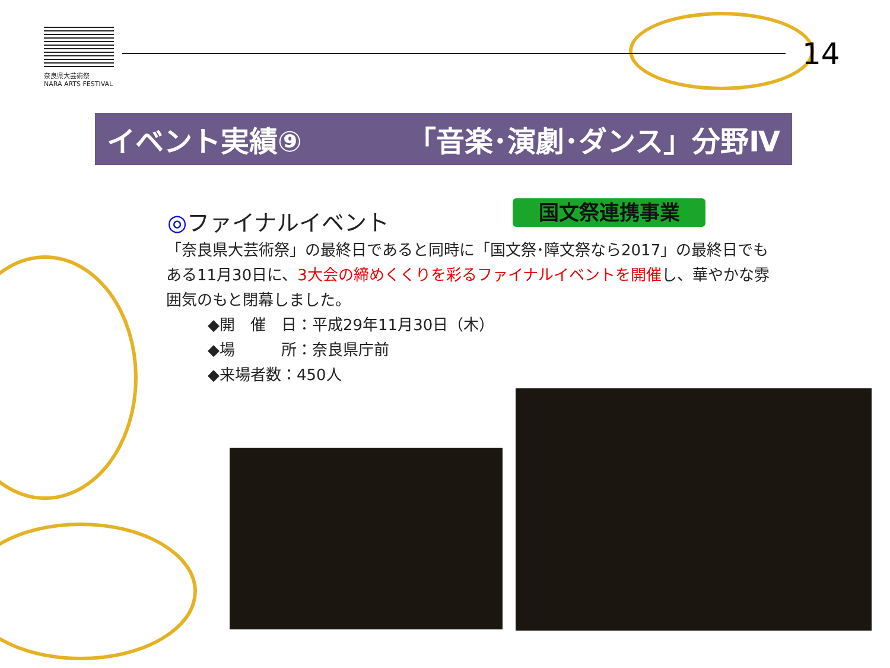奈良県大芸術祭
NARA ARTS FESTIVAL
14
イベント実績⑨ 「音楽･演劇･ダンス」分野Ⅳ
国文祭連携事業
◎ファイナルイベント
「奈良県大芸術祭」の最終日であると同時に「国文祭･障文祭なら2017」の最終日でもある11月30日に、3大会の締めくくりを彩るファイナルイベントを開催し、華やかな雰囲気のもと閉幕しました。
◆開　催　日：平成29年11月30日（木）
◆場　　　所：奈良県庁前
◆来場者数：450人